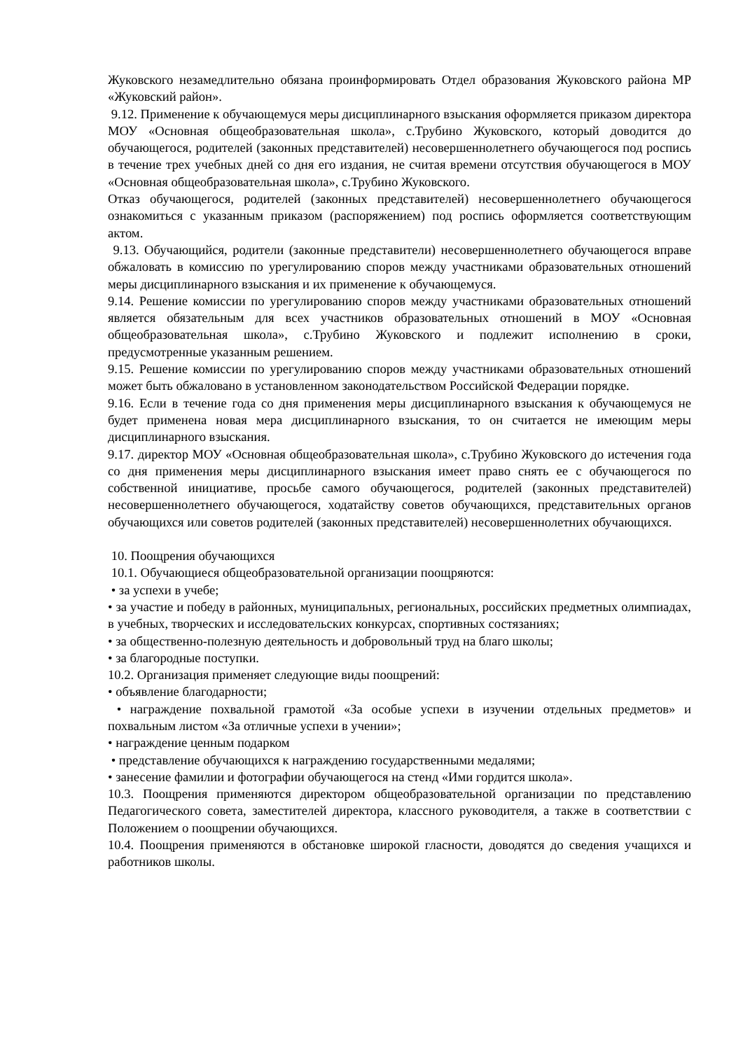Жуковского незамедлительно обязана проинформировать Отдел образования Жуковского района МР «Жуковский район».
9.12. Применение к обучающемуся меры дисциплинарного взыскания оформляется приказом директора МОУ «Основная общеобразовательная школа», с.Трубино Жуковского, который доводится до обучающегося, родителей (законных представителей) несовершеннолетнего обучающегося под роспись в течение трех учебных дней со дня его издания, не считая времени отсутствия обучающегося в МОУ «Основная общеобразовательная школа», с.Трубино Жуковского.
Отказ обучающегося, родителей (законных представителей) несовершеннолетнего обучающегося ознакомиться с указанным приказом (распоряжением) под роспись оформляется соответствующим актом.
9.13. Обучающийся, родители (законные представители) несовершеннолетнего обучающегося вправе обжаловать в комиссию по урегулированию споров между участниками образовательных отношений меры дисциплинарного взыскания и их применение к обучающемуся.
9.14. Решение комиссии по урегулированию споров между участниками образовательных отношений является обязательным для всех участников образовательных отношений в МОУ «Основная общеобразовательная школа», с.Трубино Жуковского и подлежит исполнению в сроки, предусмотренные указанным решением.
9.15. Решение комиссии по урегулированию споров между участниками образовательных отношений может быть обжаловано в установленном законодательством Российской Федерации порядке.
9.16. Если в течение года со дня применения меры дисциплинарного взыскания к обучающемуся не будет применена новая мера дисциплинарного взыскания, то он считается не имеющим меры дисциплинарного взыскания.
9.17. директор МОУ «Основная общеобразовательная школа», с.Трубино Жуковского до истечения года со дня применения меры дисциплинарного взыскания имеет право снять ее с обучающегося по собственной инициативе, просьбе самого обучающегося, родителей (законных представителей) несовершеннолетнего обучающегося, ходатайству советов обучающихся, представительных органов обучающихся или советов родителей (законных представителей) несовершеннолетних обучающихся.
10. Поощрения обучающихся
10.1. Обучающиеся общеобразовательной организации поощряются:
• за успехи в учебе;
• за участие и победу в районных, муниципальных, региональных, российских предметных олимпиадах, в учебных, творческих и исследовательских конкурсах, спортивных состязаниях;
• за общественно-полезную деятельность и добровольный труд на благо школы;
• за благородные поступки.
10.2. Организация применяет следующие виды поощрений:
• объявление благодарности;
• награждение похвальной грамотой «За особые успехи в изучении отдельных предметов» и похвальным листом «За отличные успехи в учении»;
• награждение ценным подарком
• представление обучающихся к награждению государственными медалями;
• занесение фамилии и фотографии обучающегося на стенд «Ими гордится школа».
10.3. Поощрения применяются директором общеобразовательной организации по представлению Педагогического совета, заместителей директора, классного руководителя, а также в соответствии с Положением о поощрении обучающихся.
10.4. Поощрения применяются в обстановке широкой гласности, доводятся до сведения учащихся и работников школы.